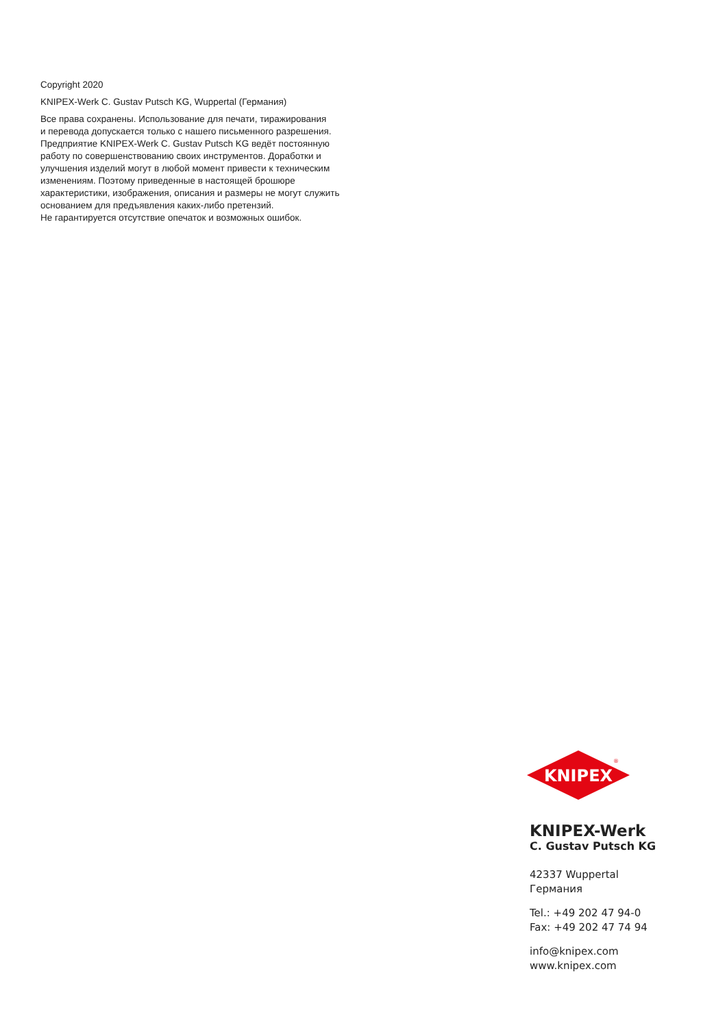Copyright 2020
KNIPEX-Werk C. Gustav Putsch KG, Wuppertal (Германия)
Все права сохранены. Использование для печати, тиражирования
и перевода допускается только с нашего письменного разрешения.
Предприятие KNIPEX-Werk C. Gustav Putsch KG ведёт постоянную
работу по совершенствованию своих инструментов. Доработки и
улучшения изделий могут в любой момент привести к техническим
изменениям. Поэтому приведенные в настоящей брошюре
характеристики, изображения, описания и размеры не могут служить
основанием для предъявления каких-либо претензий.
Не гарантируется отсутствие опечаток и возможных ошибок.
KNIPEX
®
KNIPEX-Werk
C. Gustav Putsch KG
42337 Wuppertal
Германия
Tel.: +49 202 47 94-0
Fax: +49 202 47 74 94
info@knipex.com
www.knipex.com